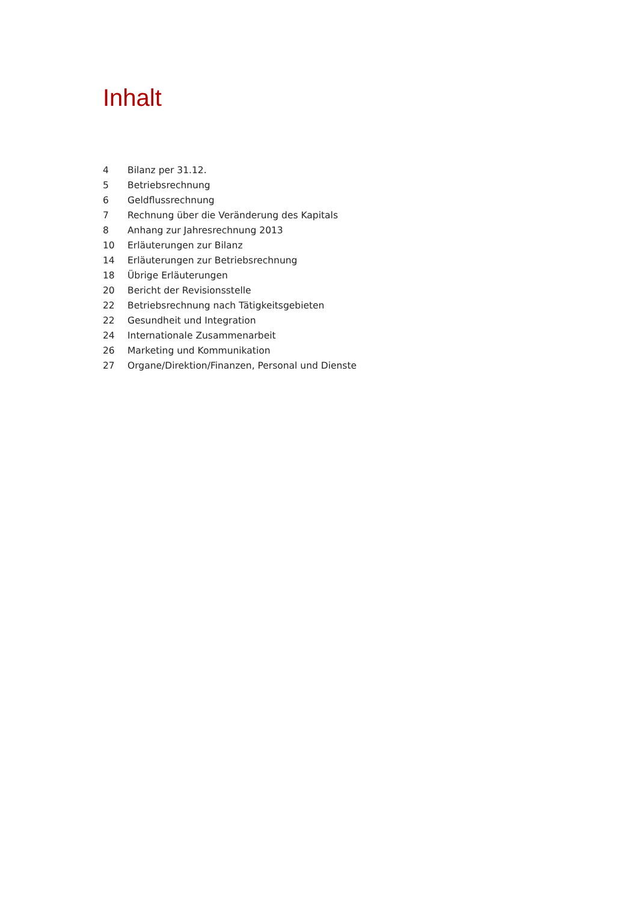Inhalt
| 4 | Bilanz per 31.12. |
| 5 | Betriebsrechnung |
| 6 | Geldflussrechnung |
| 7 | Rechnung über die Veränderung des Kapitals |
| 8 | Anhang zur Jahresrechnung 2013 |
| 10 | Erläuterungen zur Bilanz |
| 14 | Erläuterungen zur Betriebsrechnung |
| 18 | Übrige Erläuterungen |
| 20 | Bericht der Revisionsstelle |
| 22 | Betriebsrechnung nach Tätigkeitsgebieten |
| 22 | Gesundheit und Integration |
| 24 | Internationale Zusammenarbeit |
| 26 | Marketing und Kommunikation |
| 27 | Organe/Direktion/Finanzen, Personal und Dienste |